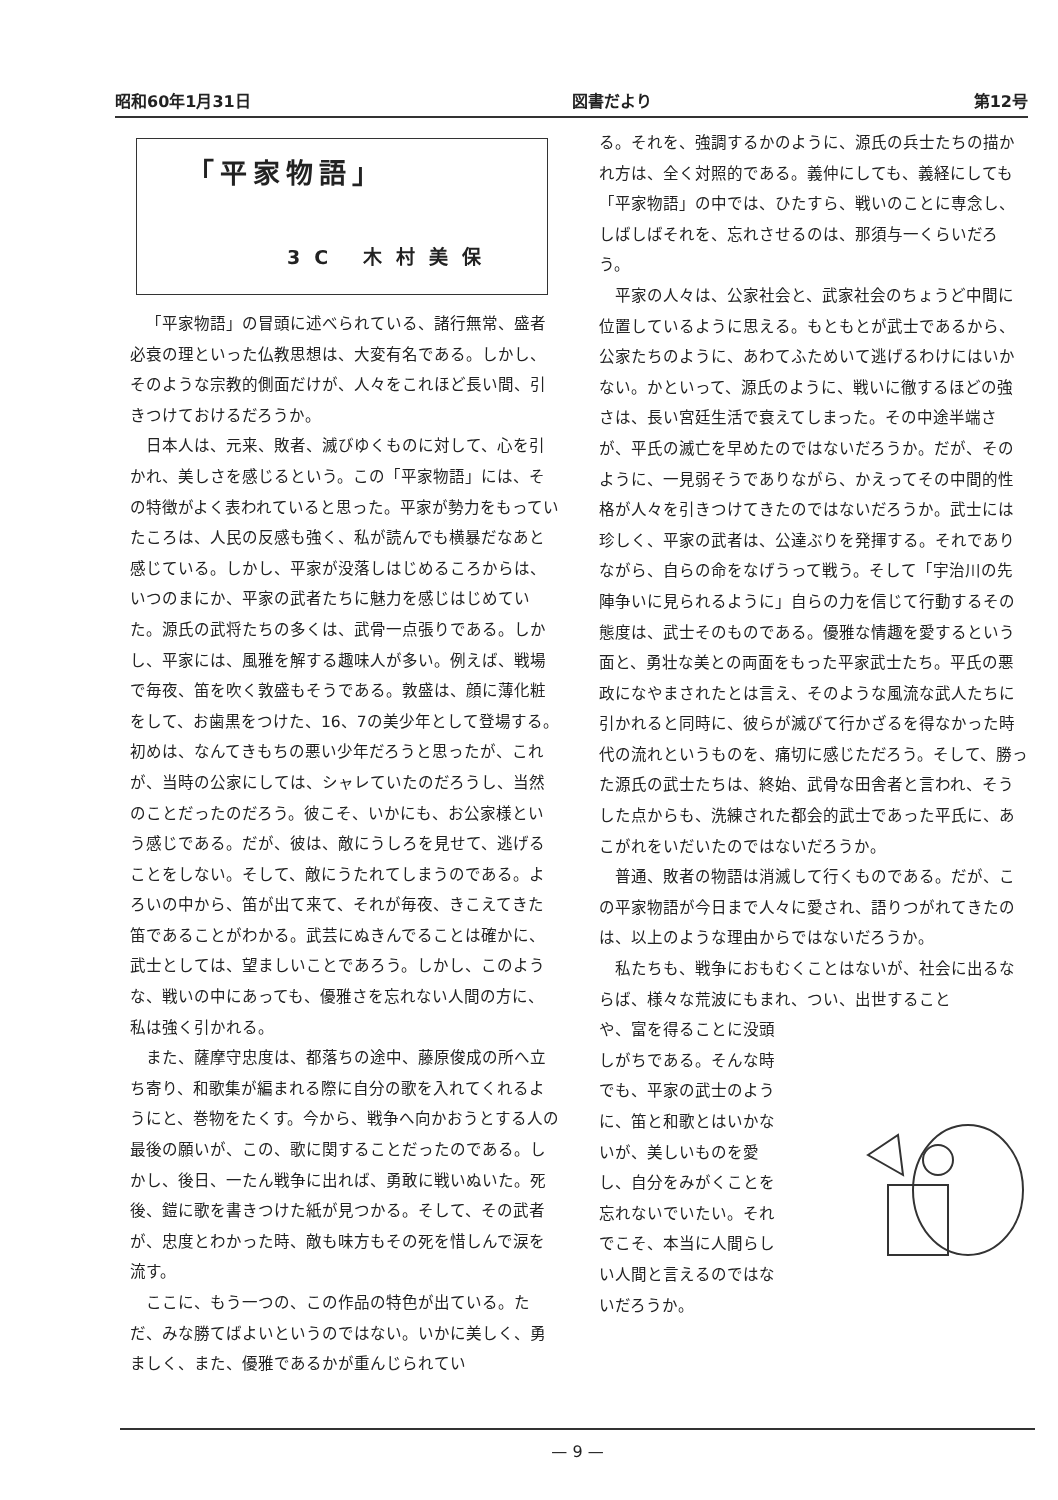昭和60年1月31日 図書だより 第12号
「平家物語」
3C 木村美保
「平家物語」の冒頭に述べられている、諸行無常、盛者必衰の理といった仏教思想は、大変有名である。しかし、そのような宗教的側面だけが、人々をこれほど長い間、引きつけておけるだろうか。
日本人は、元来、敗者、滅びゆくものに対して、心を引かれ、美しさを感じるという。この「平家物語」には、その特徴がよく表われていると思った。平家が勢力をもっていたころは、人民の反感も強く、私が読んでも横暴だなあと感じている。しかし、平家が没落しはじめるころからは、いつのまにか、平家の武者たちに魅力を感じはじめていた。源氏の武将たちの多くは、武骨一点張りである。しかし、平家には、風雅を解する趣味人が多い。例えば、戦場で毎夜、笛を吹く敦盛もそうである。敦盛は、顔に薄化粧をして、お歯黒をつけた、16、7の美少年として登場する。初めは、なんてきもちの悪い少年だろうと思ったが、これが、当時の公家にしては、シャレていたのだろうし、当然のことだったのだろう。彼こそ、いかにも、お公家様という感じである。だが、彼は、敵にうしろを見せて、逃げることをしない。そして、敵にうたれてしまうのである。よろいの中から、笛が出て来て、それが毎夜、きこえてきた笛であることがわかる。武芸にぬきんでることは確かに、武士としては、望ましいことであろう。しかし、このような、戦いの中にあっても、優雅さを忘れない人間の方に、私は強く引かれる。
また、薩摩守忠度は、都落ちの途中、藤原俊成の所へ立ち寄り、和歌集が編まれる際に自分の歌を入れてくれるようにと、巻物をたくす。今から、戦争へ向かおうとする人の最後の願いが、この、歌に関することだったのである。しかし、後日、一たん戦争に出れば、勇敢に戦いぬいた。死後、鎧に歌を書きつけた紙が見つかる。そして、その武者が、忠度とわかった時、敵も味方もその死を惜しんで涙を流す。
ここに、もう一つの、この作品の特色が出ている。ただ、みな勝てばよいというのではない。いかに美しく、勇ましく、また、優雅であるかが重んじられてい
る。それを、強調するかのように、源氏の兵士たちの描かれ方は、全く対照的である。義仲にしても、義経にしても「平家物語」の中では、ひたすら、戦いのことに専念し、しばしばそれを、忘れさせるのは、那須与一くらいだろう。
平家の人々は、公家社会と、武家社会のちょうど中間に位置しているように思える。もともとが武士であるから、公家たちのように、あわてふためいて逃げるわけにはいかない。かといって、源氏のように、戦いに徹するほどの強さは、長い宮廷生活で衰えてしまった。その中途半端さが、平氏の滅亡を早めたのではないだろうか。だが、そのように、一見弱そうでありながら、かえってその中間的性格が人々を引きつけてきたのではないだろうか。武士には珍しく、平家の武者は、公達ぶりを発揮する。それでありながら、自らの命をなげうって戦う。そして「宇治川の先陣争いに見られるように」自らの力を信じて行動するその態度は、武士そのものである。優雅な情趣を愛するという面と、勇壮な美との両面をもった平家武士たち。平氏の悪政になやまされたとは言え、そのような風流な武人たちに引かれると同時に、彼らが滅びて行かざるを得なかった時代の流れというものを、痛切に感じただろう。そして、勝った源氏の武士たちは、終始、武骨な田舎者と言われ、そうした点からも、洗練された都会的武士であった平氏に、あこがれをいだいたのではないだろうか。
普通、敗者の物語は消滅して行くものである。だが、この平家物語が今日まで人々に愛され、語りつがれてきたのは、以上のような理由からではないだろうか。
私たちも、戦争におもむくことはないが、社会に出るならば、様々な荒波にもまれ、つい、出世すること
や、富を得ることに没頭しがちである。そんな時でも、平家の武士のように、笛と和歌とはいかないが、美しいものを愛し、自分をみがくことを忘れないでいたい。それでこそ、本当に人間らしい人間と言えるのではないだろうか。
— 9 —